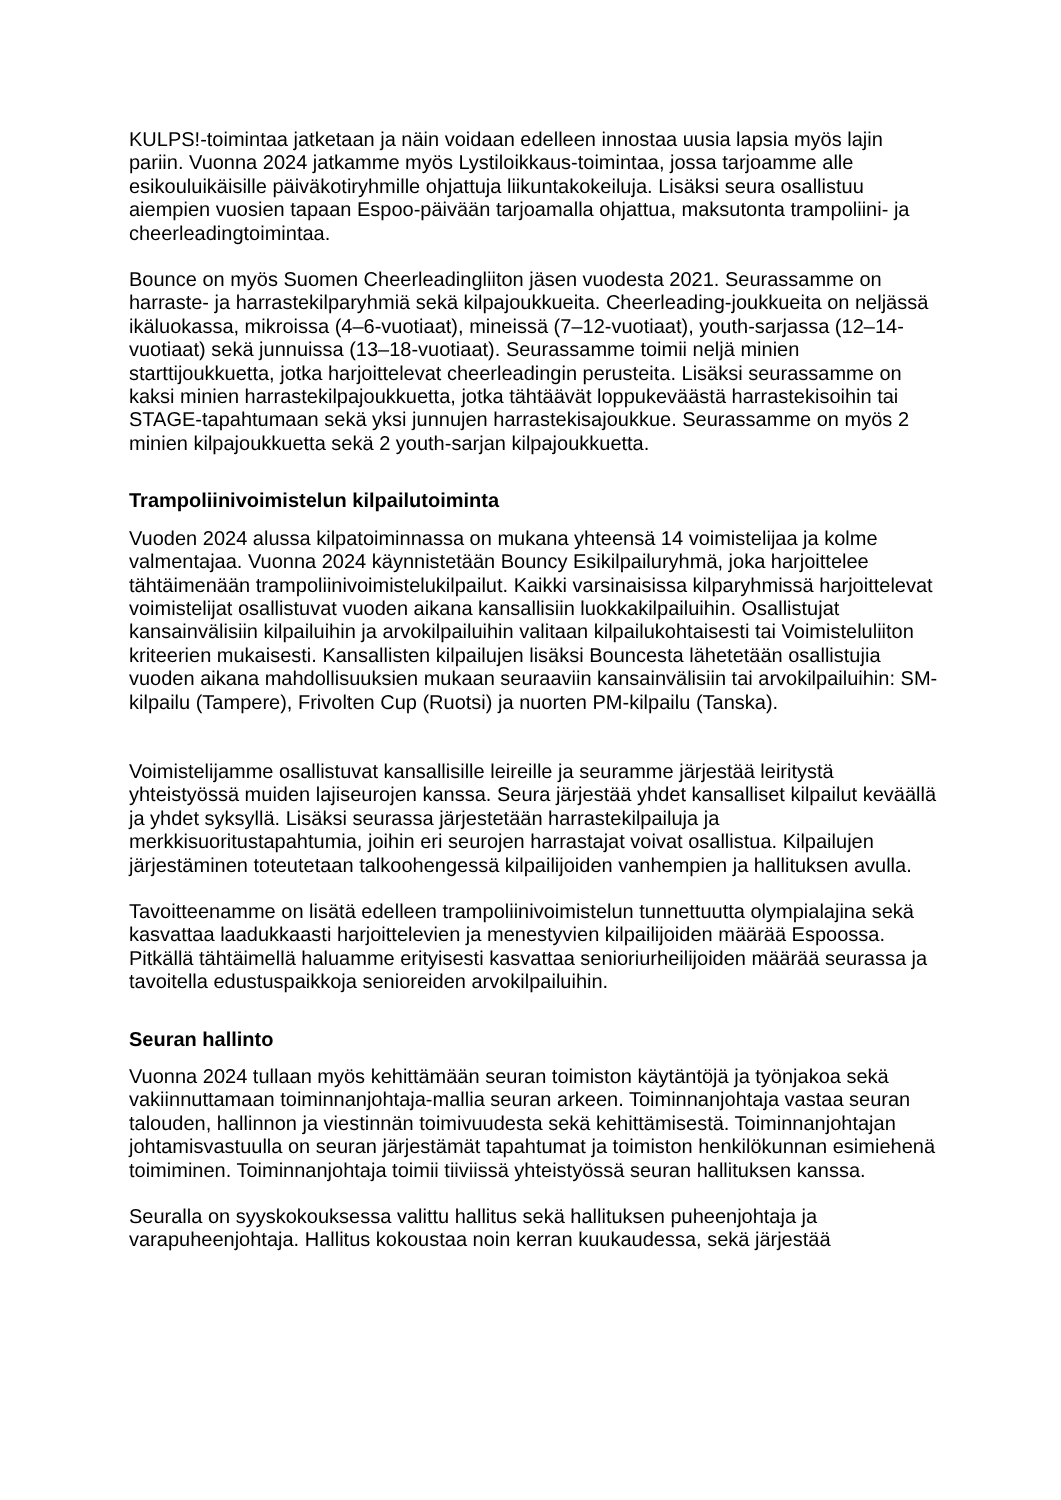KULPS!-toimintaa jatketaan ja näin voidaan edelleen innostaa uusia lapsia myös lajin pariin. Vuonna 2024 jatkamme myös Lystiloikkaus-toimintaa, jossa tarjoamme alle esikouluikäisille päiväkotiryhmille ohjattuja liikuntakokeiluja. Lisäksi seura osallistuu aiempien vuosien tapaan Espoo-päivään tarjoamalla ohjattua, maksutonta trampoliini- ja cheerleadingtoimintaa.
Bounce on myös Suomen Cheerleadingliiton jäsen vuodesta 2021. Seurassamme on harraste- ja harrastekilparyhmiä sekä kilpajoukkueita. Cheerleading-joukkueita on neljässä ikäluokassa, mikroissa (4–6-vuotiaat), mineissä (7–12-vuotiaat), youth-sarjassa (12–14-vuotiaat) sekä junnuissa (13–18-vuotiaat). Seurassamme toimii neljä minien starttijoukkuetta, jotka harjoittelevat cheerleadingin perusteita. Lisäksi seurassamme on kaksi minien harrastekilpajoukkuetta, jotka tähtäävät loppukeväästä harrastekisoihin tai STAGE-tapahtumaan sekä yksi junnujen harrastekisajoukkue. Seurassamme on myös 2 minien kilpajoukkuetta sekä 2 youth-sarjan kilpajoukkuetta.
Trampoliinivoimistelun kilpailutoiminta
Vuoden 2024 alussa kilpatoiminnassa on mukana yhteensä 14 voimistelijaa ja kolme valmentajaa. Vuonna 2024 käynnistetään Bouncy Esikilpailuryhmä, joka harjoittelee tähtäimenään trampoliinivoimistelukilpailut. Kaikki varsinaisissa kilparyhmissä harjoittelevat voimistelijat osallistuvat vuoden aikana kansallisiin luokkakilpailuihin. Osallistujat kansainvälisiin kilpailuihin ja arvokilpailuihin valitaan kilpailukohtaisesti tai Voimisteluliiton kriteerien mukaisesti. Kansallisten kilpailujen lisäksi Bouncesta lähetetään osallistujia vuoden aikana mahdollisuuksien mukaan seuraaviin kansainvälisiin tai arvokilpailuihin: SM-kilpailu (Tampere), Frivolten Cup (Ruotsi) ja nuorten PM-kilpailu (Tanska).
Voimistelijamme osallistuvat kansallisille leireille ja seuramme järjestää leiritystä yhteistyössä muiden lajiseurojen kanssa. Seura järjestää yhdet kansalliset kilpailut keväällä ja yhdet syksyllä. Lisäksi seurassa järjestetään harrastekilpailuja ja merkkisuoritustapahtumia, joihin eri seurojen harrastajat voivat osallistua. Kilpailujen järjestäminen toteutetaan talkoohengessä kilpailijoiden vanhempien ja hallituksen avulla.
Tavoitteenamme on lisätä edelleen trampoliinivoimistelun tunnettuutta olympialajina sekä kasvattaa laadukkaasti harjoittelevien ja menestyvien kilpailijoiden määrää Espoossa. Pitkällä tähtäimellä haluamme erityisesti kasvattaa senioriurheilijoiden määrää seurassa ja tavoitella edustuspaikkoja senioreiden arvokilpailuihin.
Seuran hallinto
Vuonna 2024 tullaan myös kehittämään seuran toimiston käytäntöjä ja työnjakoa sekä vakiinnuttamaan toiminnanjohtaja-mallia seuran arkeen. Toiminnanjohtaja vastaa seuran talouden, hallinnon ja viestinnän toimivuudesta sekä kehittämisestä. Toiminnanjohtajan johtamisvastuulla on seuran järjestämät tapahtumat ja toimiston henkilökunnan esimiehenä toimiminen. Toiminnanjohtaja toimii tiiviissä yhteistyössä seuran hallituksen kanssa.
Seuralla on syyskokouksessa valittu hallitus sekä hallituksen puheenjohtaja ja varapuheenjohtaja. Hallitus kokoustaa noin kerran kuukaudessa, sekä järjestää